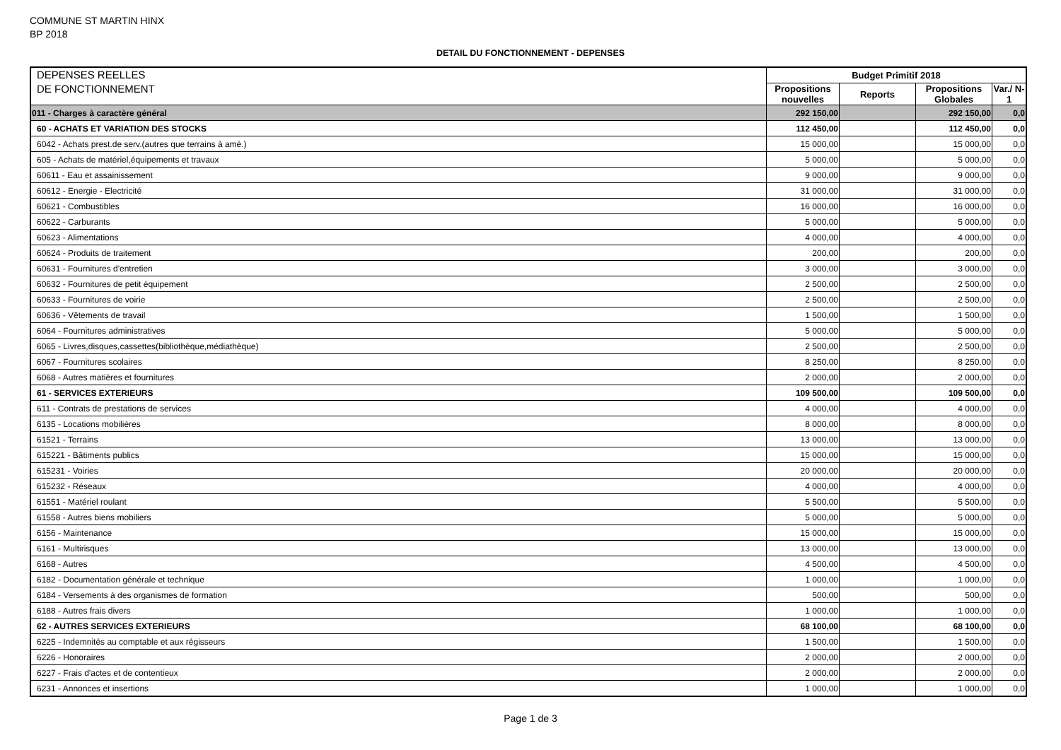COMMUNE ST MARTIN HINX
BP 2018
DETAIL DU FONCTIONNEMENT - DEPENSES
| DEPENSES REELLES DE FONCTIONNEMENT | Budget Primitif 2018 | | | |
| | Propositions nouvelles | Reports | Propositions Globales | Var./ N-1 |
| 011 - Charges à caractère général | 292 150,00 | | 292 150,00 | 0,0 |
| 60 - ACHATS ET VARIATION DES STOCKS | 112 450,00 | | 112 450,00 | 0,0 |
| 6042 - Achats prest.de serv.(autres que terrains à amé.) | 15 000,00 | | 15 000,00 | 0,0 |
| 605 - Achats de matériel,équipements et travaux | 5 000,00 | | 5 000,00 | 0,0 |
| 60611 - Eau et assainissement | 9 000,00 | | 9 000,00 | 0,0 |
| 60612 - Energie - Electricité | 31 000,00 | | 31 000,00 | 0,0 |
| 60621 - Combustibles | 16 000,00 | | 16 000,00 | 0,0 |
| 60622 - Carburants | 5 000,00 | | 5 000,00 | 0,0 |
| 60623 - Alimentations | 4 000,00 | | 4 000,00 | 0,0 |
| 60624 - Produits de traitement | 200,00 | | 200,00 | 0,0 |
| 60631 - Fournitures d'entretien | 3 000,00 | | 3 000,00 | 0,0 |
| 60632 - Fournitures de petit équipement | 2 500,00 | | 2 500,00 | 0,0 |
| 60633 - Fournitures de voirie | 2 500,00 | | 2 500,00 | 0,0 |
| 60636 - Vêtements de travail | 1 500,00 | | 1 500,00 | 0,0 |
| 6064 - Fournitures administratives | 5 000,00 | | 5 000,00 | 0,0 |
| 6065 - Livres,disques,cassettes(bibliothèque,médiathèque) | 2 500,00 | | 2 500,00 | 0,0 |
| 6067 - Fournitures scolaires | 8 250,00 | | 8 250,00 | 0,0 |
| 6068 - Autres matières et fournitures | 2 000,00 | | 2 000,00 | 0,0 |
| 61 - SERVICES EXTERIEURS | 109 500,00 | | 109 500,00 | 0,0 |
| 611 - Contrats de prestations de services | 4 000,00 | | 4 000,00 | 0,0 |
| 6135 - Locations mobilières | 8 000,00 | | 8 000,00 | 0,0 |
| 61521 - Terrains | 13 000,00 | | 13 000,00 | 0,0 |
| 615221 - Bâtiments publics | 15 000,00 | | 15 000,00 | 0,0 |
| 615231 - Voiries | 20 000,00 | | 20 000,00 | 0,0 |
| 615232 - Réseaux | 4 000,00 | | 4 000,00 | 0,0 |
| 61551 - Matériel roulant | 5 500,00 | | 5 500,00 | 0,0 |
| 61558 - Autres biens mobiliers | 5 000,00 | | 5 000,00 | 0,0 |
| 6156 - Maintenance | 15 000,00 | | 15 000,00 | 0,0 |
| 6161 - Multirisques | 13 000,00 | | 13 000,00 | 0,0 |
| 6168 - Autres | 4 500,00 | | 4 500,00 | 0,0 |
| 6182 - Documentation générale et technique | 1 000,00 | | 1 000,00 | 0,0 |
| 6184 - Versements à des organismes de formation | 500,00 | | 500,00 | 0,0 |
| 6188 - Autres frais divers | 1 000,00 | | 1 000,00 | 0,0 |
| 62 - AUTRES SERVICES EXTERIEURS | 68 100,00 | | 68 100,00 | 0,0 |
| 6225 - Indemnités au comptable et aux régisseurs | 1 500,00 | | 1 500,00 | 0,0 |
| 6226 - Honoraires | 2 000,00 | | 2 000,00 | 0,0 |
| 6227 - Frais d'actes et de contentieux | 2 000,00 | | 2 000,00 | 0,0 |
| 6231 - Annonces et insertions | 1 000,00 | | 1 000,00 | 0,0 |
Page 1 de 3